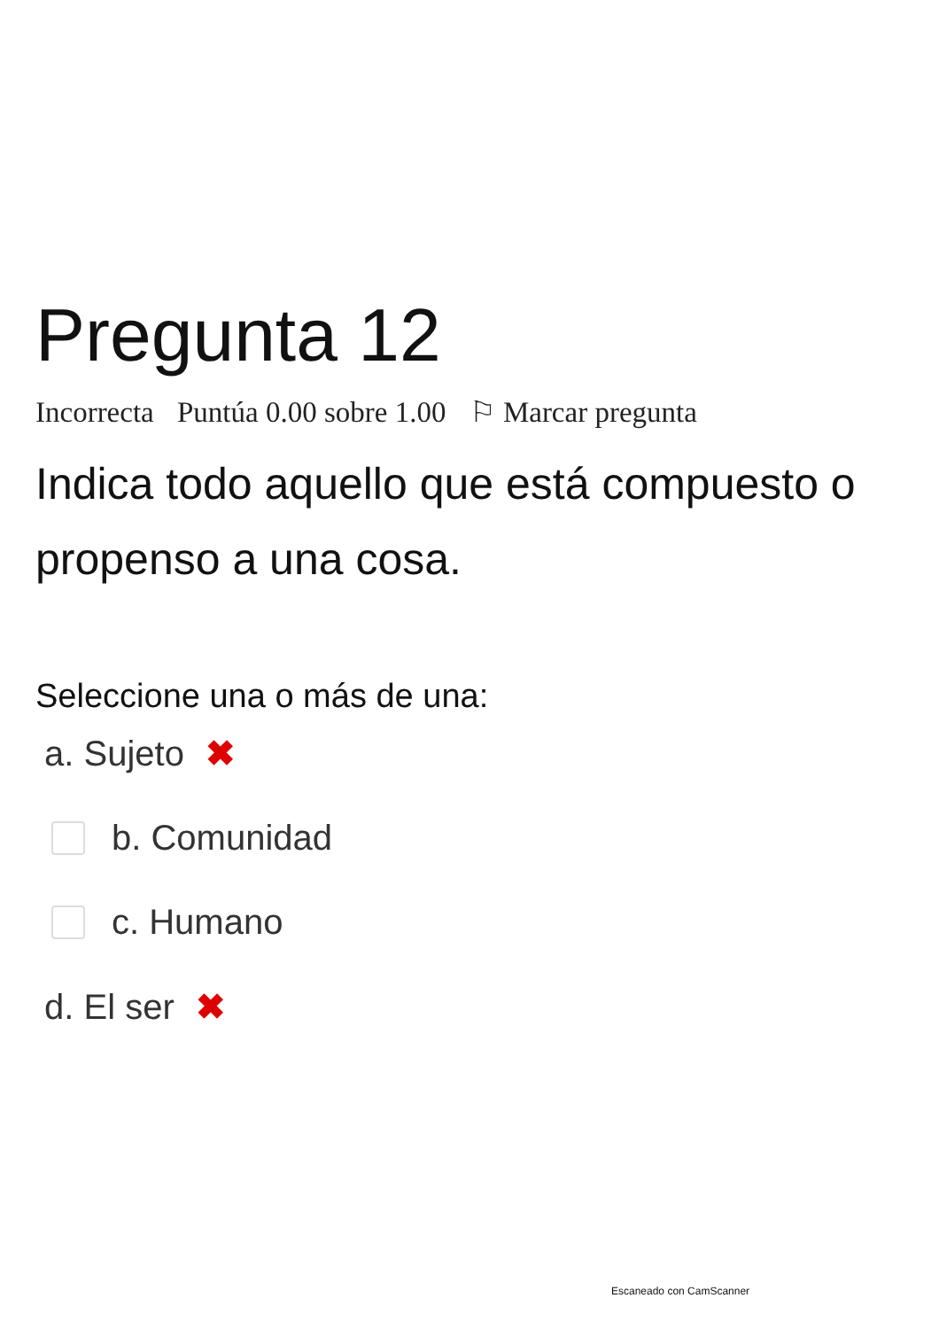Pregunta 12
Incorrecta Puntúa 0.00 sobre 1.00 ⚐ Marcar pregunta
Indica todo aquello que está compuesto o propenso a una cosa.
Seleccione una o más de una:
a. Sujeto ✖
b. Comunidad
c. Humano
d. El ser ✖
Escaneado con CamScanner